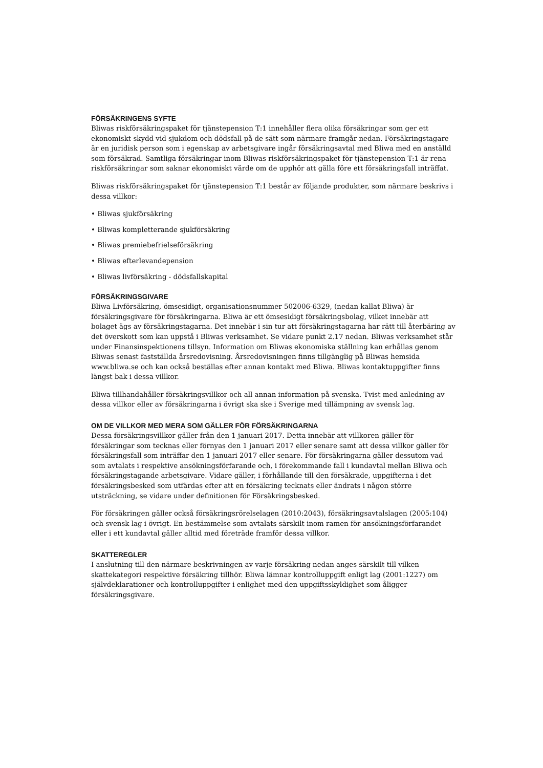FÖRSÄKRINGENS SYFTE
Bliwas riskförsäkringspaket för tjänstepension T:1 innehåller flera olika försäkringar som ger ett ekonomiskt skydd vid sjukdom och dödsfall på de sätt som närmare framgår nedan. Försäkringstagare är en juridisk person som i egenskap av arbetsgivare ingår försäkringsavtal med Bliwa med en anställd som försäkrad. Samtliga försäkringar inom Bliwas riskförsäkringspaket för tjänstepension T:1 är rena riskförsäkringar som saknar ekonomiskt värde om de upphör att gälla före ett försäkringsfall inträffat.
Bliwas riskförsäkringspaket för tjänstepension T:1 består av följande produkter, som närmare beskrivs i dessa villkor:
• Bliwas sjukförsäkring
• Bliwas kompletterande sjukförsäkring
• Bliwas premiebefrielseförsäkring
• Bliwas efterlevandepension
• Bliwas livförsäkring - dödsfallskapital
FÖRSÄKRINGSGIVARE
Bliwa Livförsäkring, ömsesidigt, organisationsnummer 502006-6329, (nedan kallat Bliwa) är försäkringsgivare för försäkringarna. Bliwa är ett ömsesidigt försäkringsbolag, vilket innebär att bolaget ägs av försäkringstagarna. Det innebär i sin tur att försäkringstagarna har rätt till återbäring av det överskott som kan uppstå i Bliwas verksamhet. Se vidare punkt 2.17 nedan. Bliwas verksamhet står under Finansinspektionens tillsyn. Information om Bliwas ekonomiska ställning kan erhållas genom Bliwas senast fastställda årsredovisning. Årsredovisningen finns tillgänglig på Bliwas hemsida www.bliwa.se och kan också beställas efter annan kontakt med Bliwa. Bliwas kontaktuppgifter finns längst bak i dessa villkor.
Bliwa tillhandahåller försäkringsvillkor och all annan information på svenska. Tvist med anledning av dessa villkor eller av försäkringarna i övrigt ska ske i Sverige med tillämpning av svensk lag.
OM DE VILLKOR MED MERA SOM GÄLLER FÖR FÖRSÄKRINGARNA
Dessa försäkringsvillkor gäller från den 1 januari 2017. Detta innebär att villkoren gäller för försäkringar som tecknas eller förnyas den 1 januari 2017 eller senare samt att dessa villkor gäller för försäkringsfall som inträffar den 1 januari 2017 eller senare. För försäkringarna gäller dessutom vad som avtalats i respektive ansökningsförfarande och, i förekommande fall i kundavtal mellan Bliwa och försäkringstagande arbetsgivare. Vidare gäller, i förhållande till den försäkrade, uppgifterna i det försäkringsbesked som utfärdas efter att en försäkring tecknats eller ändrats i någon större utsträckning, se vidare under definitionen för Försäkringsbesked.
För försäkringen gäller också försäkringsrörelselagen (2010:2043), försäkringsavtalslagen (2005:104) och svensk lag i övrigt. En bestämmelse som avtalats särskilt inom ramen för ansökningsförfarandet eller i ett kundavtal gäller alltid med företräde framför dessa villkor.
SKATTEREGLER
I anslutning till den närmare beskrivningen av varje försäkring nedan anges särskilt till vilken skattekategori respektive försäkring tillhör. Bliwa lämnar kontrolluppgift enligt lag (2001:1227) om självdeklarationer och kontrolluppgifter i enlighet med den uppgiftsskyldighet som åligger försäkringsgivare.